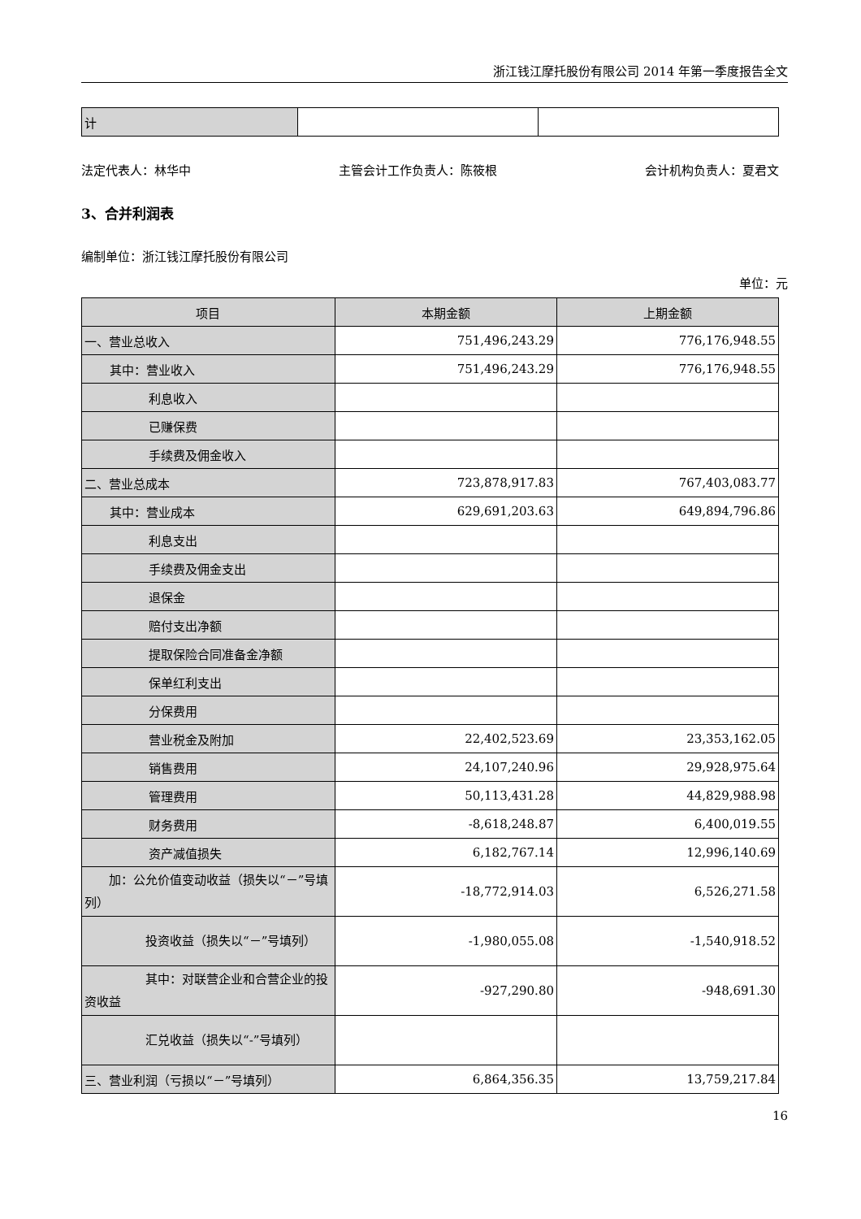浙江钱江摩托股份有限公司 2014 年第一季度报告全文
| 计 | | |
法定代表人：林华中 主管会计工作负责人：陈筱根 会计机构负责人：夏君文
3、合并利润表
编制单位：浙江钱江摩托股份有限公司
单位：元
| 项目 | 本期金额 | 上期金额 |
| --- | --- | --- |
| 一、营业总收入 | 751,496,243.29 | 776,176,948.55 |
| 其中：营业收入 | 751,496,243.29 | 776,176,948.55 |
| 利息收入 | | |
| 已赚保费 | | |
| 手续费及佣金收入 | | |
| 二、营业总成本 | 723,878,917.83 | 767,403,083.77 |
| 其中：营业成本 | 629,691,203.63 | 649,894,796.86 |
| 利息支出 | | |
| 手续费及佣金支出 | | |
| 退保金 | | |
| 赔付支出净额 | | |
| 提取保险合同准备金净额 | | |
| 保单红利支出 | | |
| 分保费用 | | |
| 营业税金及附加 | 22,402,523.69 | 23,353,162.05 |
| 销售费用 | 24,107,240.96 | 29,928,975.64 |
| 管理费用 | 50,113,431.28 | 44,829,988.98 |
| 财务费用 | -8,618,248.87 | 6,400,019.55 |
| 资产减值损失 | 6,182,767.14 | 12,996,140.69 |
| 加：公允价值变动收益（损失以“－”号填列） | -18,772,914.03 | 6,526,271.58 |
| 投资收益（损失以“－”号填列） | -1,980,055.08 | -1,540,918.52 |
| 其中：对联营企业和合营企业的投资收益 | -927,290.80 | -948,691.30 |
| 汇兑收益（损失以“-”号填列） | | |
| 三、营业利润（亏损以“－”号填列） | 6,864,356.35 | 13,759,217.84 |
16